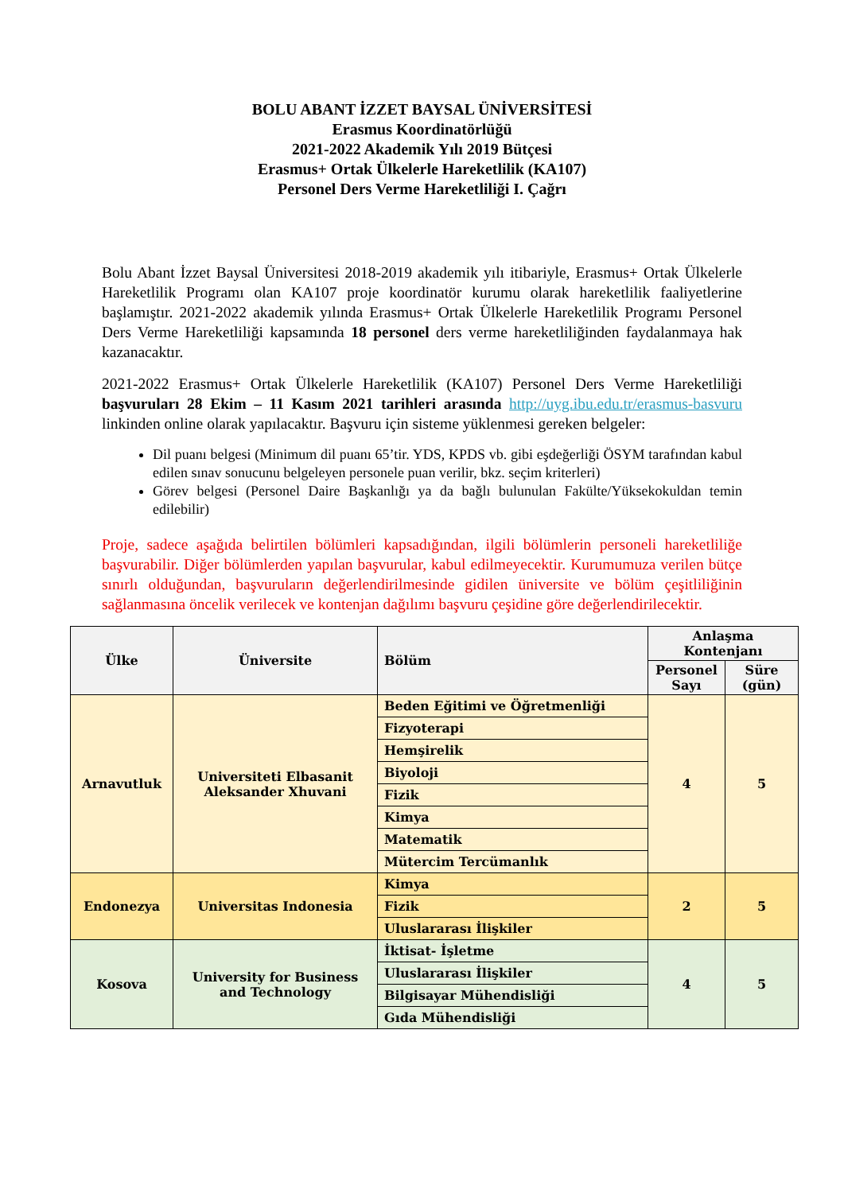BOLU ABANT İZZET BAYSAL ÜNİVERSİTESİ
Erasmus Koordinatörlüğü
2021-2022 Akademik Yılı 2019 Bütçesi
Erasmus+ Ortak Ülkelerle Hareketlilik (KA107)
Personel Ders Verme Hareketliliği I. Çağrı
Bolu Abant İzzet Baysal Üniversitesi 2018-2019 akademik yılı itibariyle, Erasmus+ Ortak Ülkelerle Hareketlilik Programı olan KA107 proje koordinatör kurumu olarak hareketlilik faaliyetlerine başlamıştır. 2021-2022 akademik yılında Erasmus+ Ortak Ülkelerle Hareketlilik Programı Personel Ders Verme Hareketliliği kapsamında 18 personel ders verme hareketliliğinden faydalanmaya hak kazanacaktır.
2021-2022 Erasmus+ Ortak Ülkelerle Hareketlilik (KA107) Personel Ders Verme Hareketliliği başvuruları 28 Ekim – 11 Kasım 2021 tarihleri arasında http://uyg.ibu.edu.tr/erasmus-basvuru linkinden online olarak yapılacaktır. Başvuru için sisteme yüklenmesi gereken belgeler:
Dil puanı belgesi (Minimum dil puanı 65’tir. YDS, KPDS vb. gibi eşdeğerliği ÖSYM tarafından kabul edilen sınav sonucunu belgeleyen personele puan verilir, bkz. seçim kriterleri)
Görev belgesi (Personel Daire Başkanlığı ya da bağlı bulunulan Fakülte/Yüksekokuldan temin edilebilir)
Proje, sadece aşağıda belirtilen bölümleri kapsadığından, ilgili bölümlerin personeli hareketliliğe başvurabilir. Diğer bölümlerden yapılan başvurular, kabul edilmeyecektir. Kurumumuza verilen bütçe sınırlı olduğundan, başvuruların değerlendirilmesinde gidilen üniversite ve bölüm çeşitliliğinin sağlanmasına öncelik verilecek ve kontenjan dağılımı başvuru çeşidine göre değerlendirilecektir.
| Ülke | Üniversite | Bölüm | Anlaşma Kontenjanı | |
| --- | --- | --- | --- | --- |
| | | | Personel Sayı | Süre (gün) |
| Arnavutluk | Universiteti Elbasanit Aleksander Xhuvani | Beden Eğitimi ve Öğretmenliği | 4 | 5 |
| | | Fizyoterapi | | |
| | | Hemşirelik | | |
| | | Biyoloji | | |
| | | Fizik | | |
| | | Kimya | | |
| | | Matematik | | |
| | | Mütercim Tercümanlık | | |
| Endonezya | Universitas Indonesia | Kimya | 2 | 5 |
| | | Fizik | | |
| | | Uluslararası İlişkiler | | |
| Kosova | University for Business and Technology | İktisat- İşletme | 4 | 5 |
| | | Uluslararası İlişkiler | | |
| | | Bilgisayar Mühendisliği | | |
| | | Gıda Mühendisliği | | |